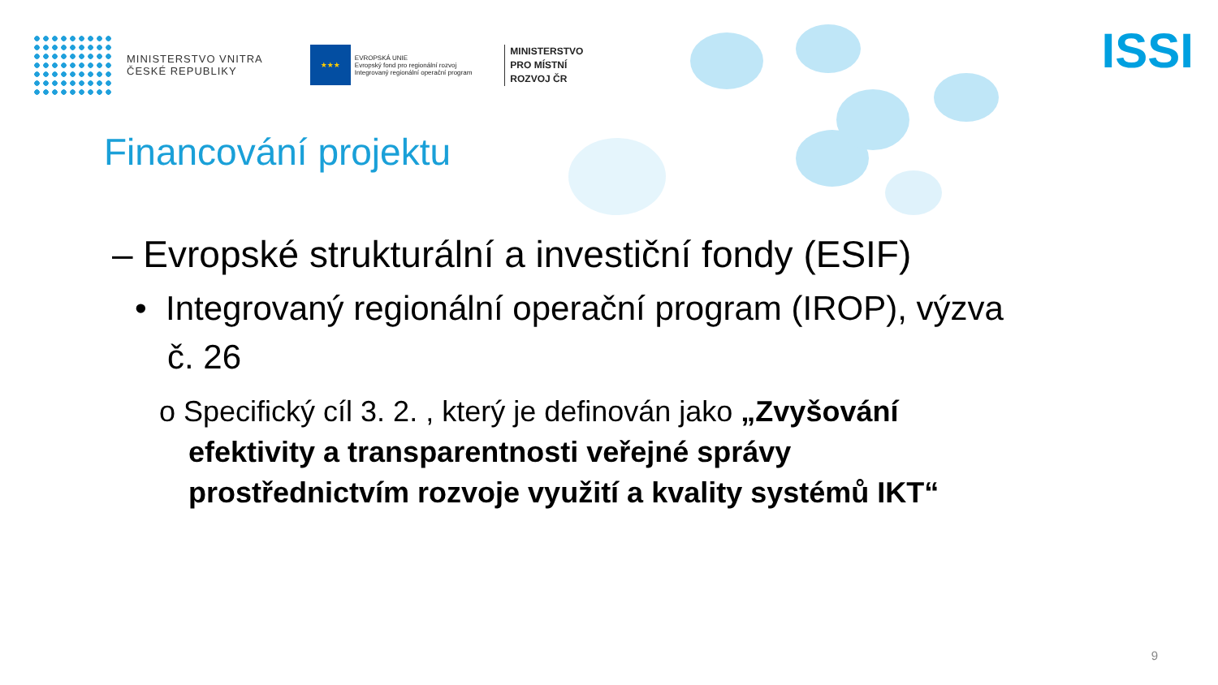MINISTERSTVO VNITRA
ČESKÉ REPUBLIKY
★★★
EVROPSKÁ UNIE
Evropský fond pro regionální rozvoj
Integrovaný regionální operační program
MINISTERSTVO
PRO MÍSTNÍ
ROZVOJ ČR
ISSI
Financování projektu
– Evropské strukturální a investiční fondy (ESIF)
• Integrovaný regionální operační program (IROP), výzva č. 26
o Specifický cíl 3. 2. , který je definován jako „Zvyšování efektivity a transparentnosti veřejné správy prostřednictvím rozvoje využití a kvality systémů IKT“
9